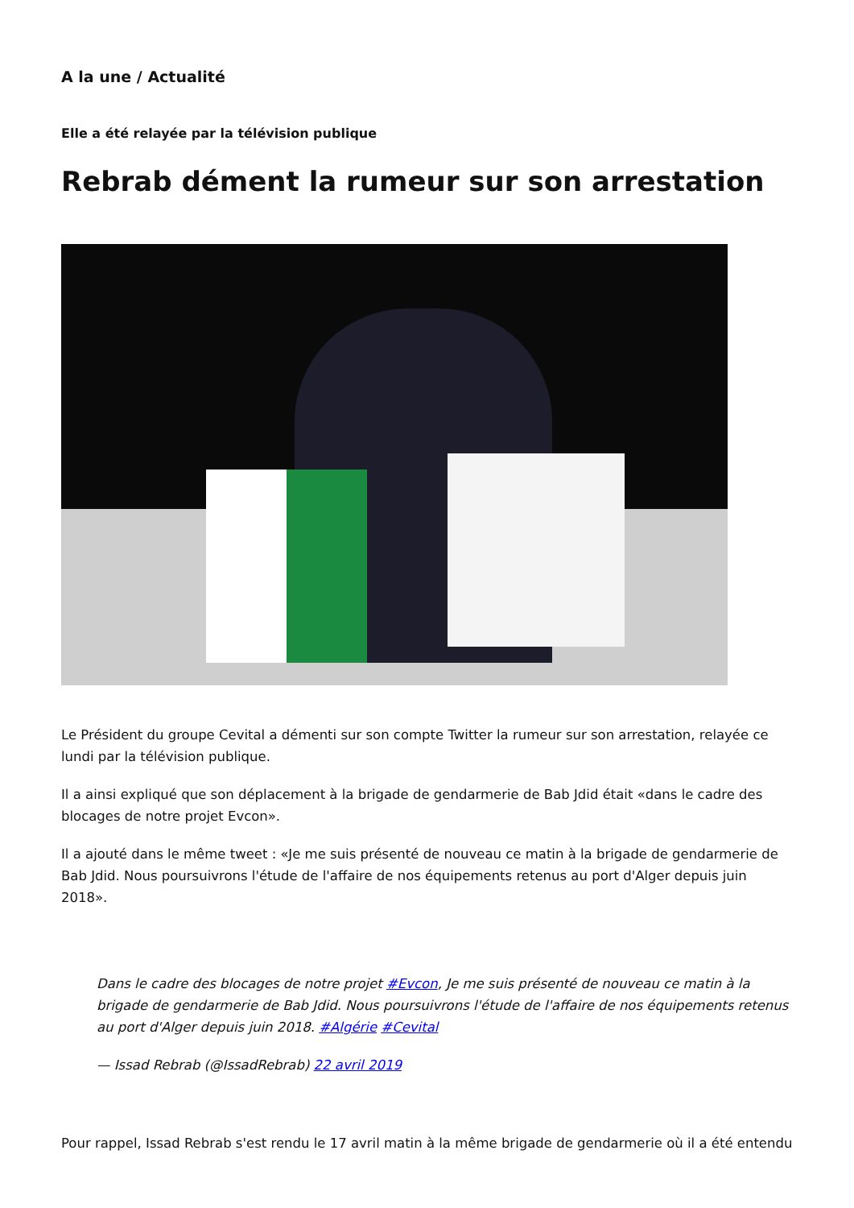A la une / Actualité
Elle a été relayée par la télévision publique
Rebrab dément la rumeur sur son arrestation
Le Président du groupe Cevital a démenti sur son compte Twitter la rumeur sur son arrestation, relayée ce lundi par la télévision publique.
Il a ainsi expliqué que son déplacement à la brigade de gendarmerie de Bab Jdid était «dans le cadre des blocages de notre projet Evcon».
Il a ajouté dans le même tweet : «Je me suis présenté de nouveau ce matin à la brigade de gendarmerie de Bab Jdid. Nous poursuivrons l'étude de l'affaire de nos équipements retenus au port d'Alger depuis juin 2018».
Dans le cadre des blocages de notre projet #Evcon, Je me suis présenté de nouveau ce matin à la brigade de gendarmerie de Bab Jdid. Nous poursuivrons l'étude de l'affaire de nos équipements retenus au port d'Alger depuis juin 2018. #Algérie #Cevital
— Issad Rebrab (@IssadRebrab) 22 avril 2019
Pour rappel, Issad Rebrab s'est rendu le 17 avril matin à la même brigade de gendarmerie où il a été entendu